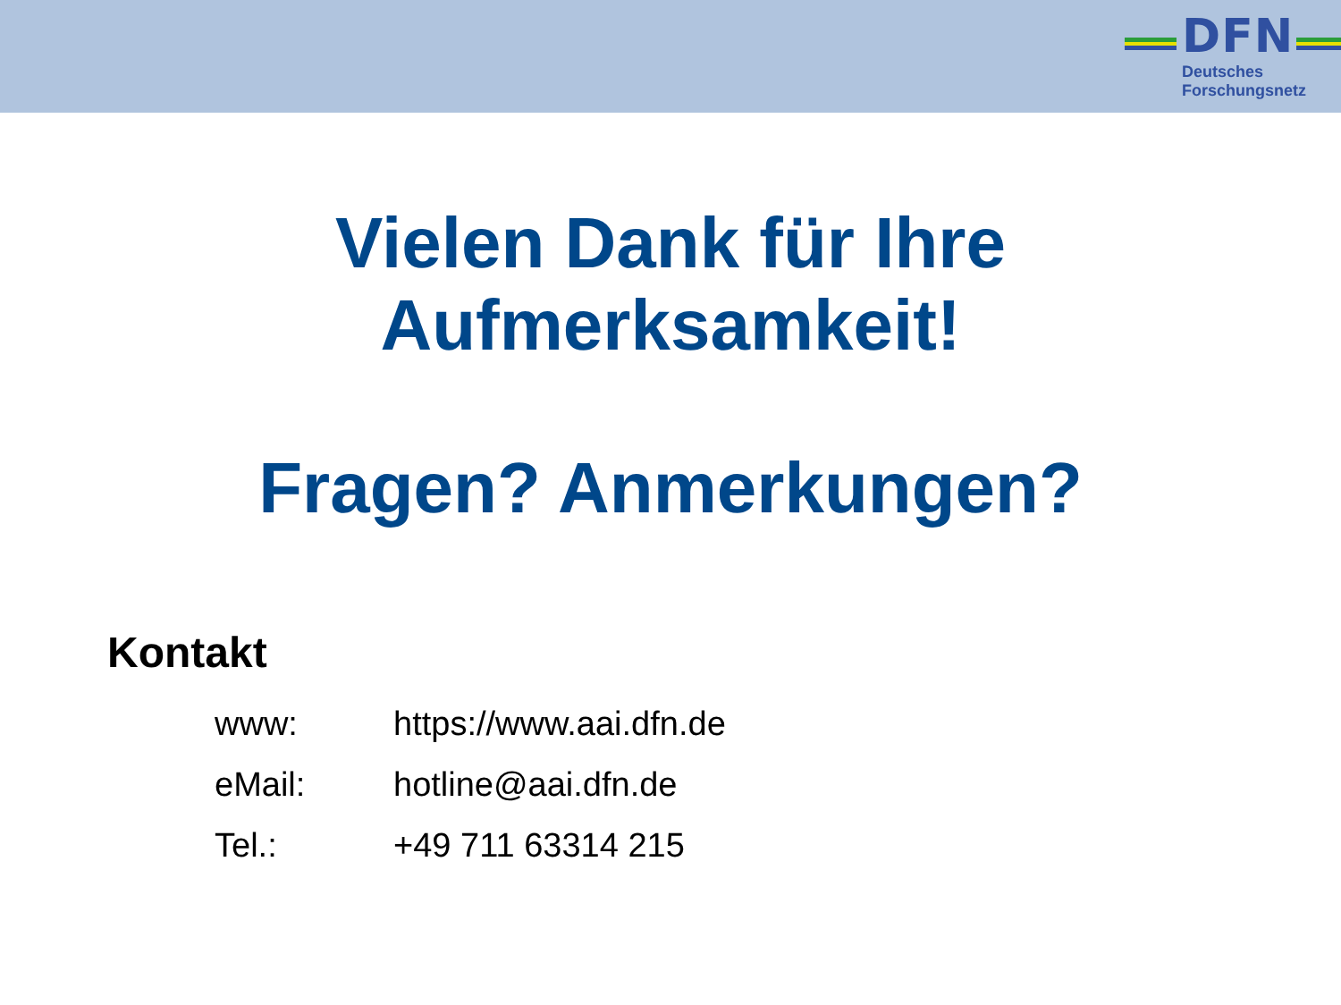DFN
Deutsches
Forschungsnetz
Vielen Dank für Ihre
Aufmerksamkeit!
Fragen? Anmerkungen?
Kontakt
| www: | https://www.aai.dfn.de |
| eMail: | hotline@aai.dfn.de |
| Tel.: | +49 711 63314 215 |